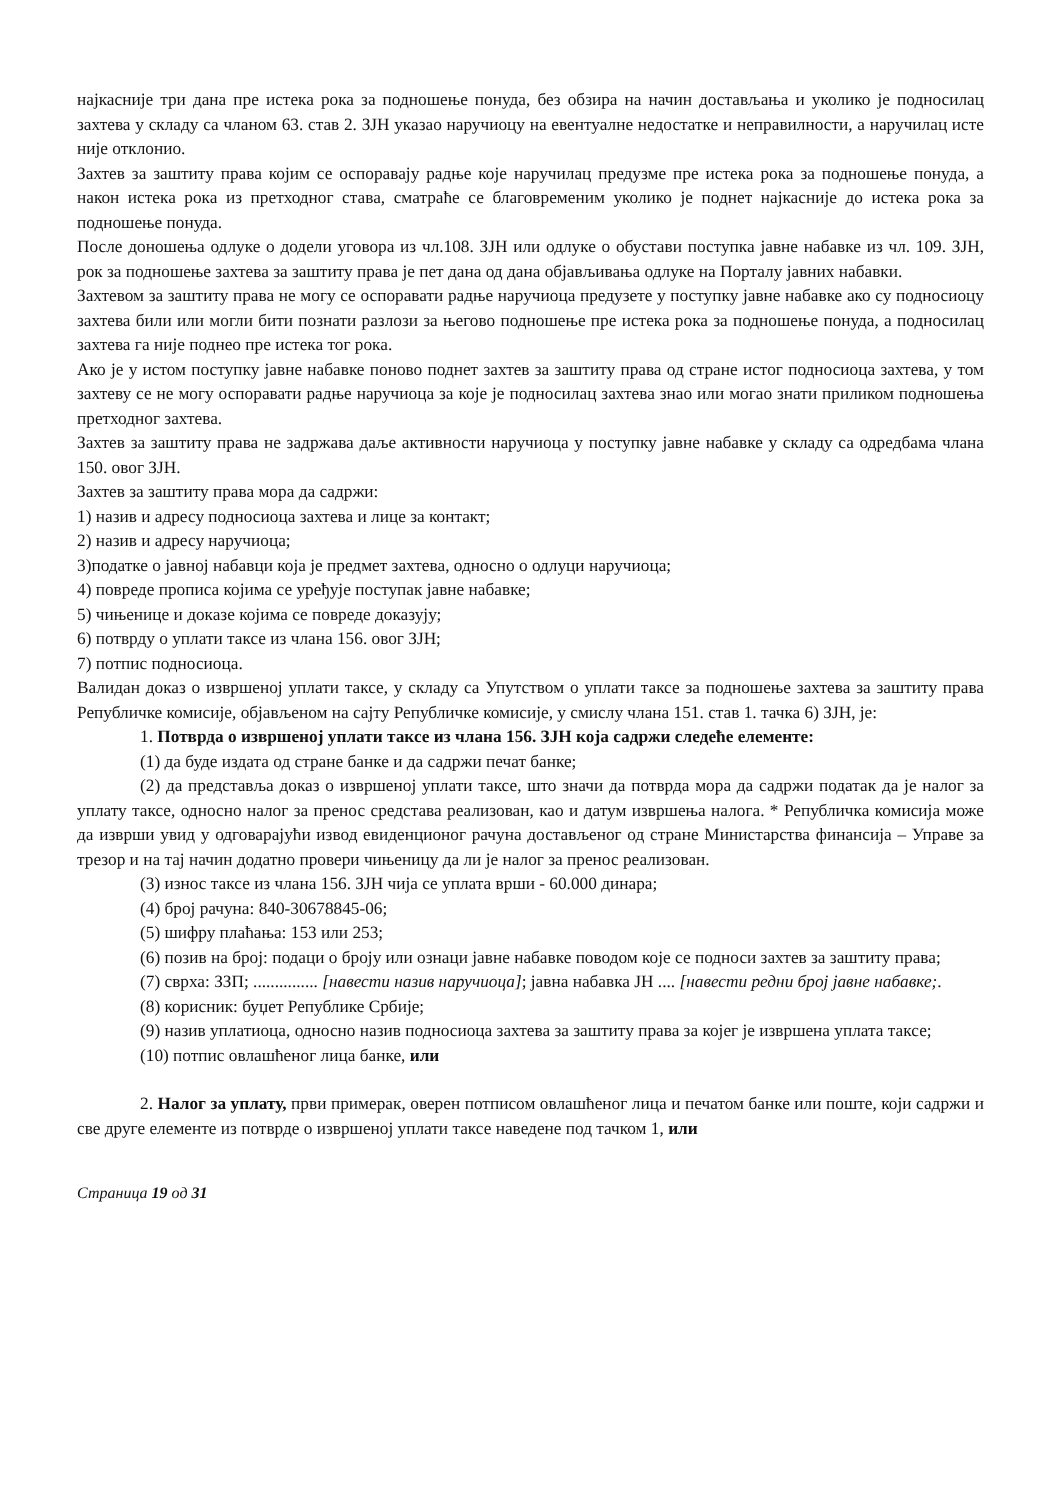најкасније три дана пре истека рока за подношење понуда, без обзира на начин достављања и уколико је подносилац захтева у складу са чланом 63. став 2. ЗЈН указао наручиоцу на евентуалне недостатке и неправилности, а наручилац исте није отклонио.
Захтев за заштиту права којим се оспоравају радње које наручилац предузме пре истека рока за подношење понуда, а након истека рока из претходног става, сматраће се благовременим уколико је поднет најкасније до истека рока за подношење понуда.
После доношења одлуке о додели уговора из чл.108. ЗЈН или одлуке о обустави поступка јавне набавке из чл. 109. ЗЈН, рок за подношење захтева за заштиту права је пет дана од дана објављивања одлуке на Порталу јавних набавки.
Захтевом за заштиту права не могу се оспоравати радње наручиоца предузете у поступку јавне набавке ако су подносиоцу захтева били или могли бити познати разлози за његово подношење пре истека рока за подношење понуда, а подносилац захтева га није поднео пре истека тог рока.
Ако је у истом поступку јавне набавке поново поднет захтев за заштиту права од стране истог подносиоца захтева, у том захтеву се не могу оспоравати радње наручиоца за које је подносилац захтева знао или могао знати приликом подношења претходног захтева.
Захтев за заштиту права не задржава даље активности наручиоца у поступку јавне набавке у складу са одредбама члана 150. овог ЗЈН.
Захтев за заштиту права мора да садржи:
1) назив и адресу подносиоца захтева и лице за контакт;
2) назив и адресу наручиоца;
3)податке о јавној набавци која је предмет захтева, односно о одлуци наручиоца;
4) повреде прописа којима се уређује поступак јавне набавке;
5) чињенице и доказе којима се повреде доказују;
6) потврду о уплати таксе из члана 156. овог ЗЈН;
7) потпис подносиоца.
Валидан доказ о извршеној уплати таксе, у складу са Упутством о уплати таксе за подношење захтева за заштиту права Републичке комисије, објављеном на сајту Републичке комисије, у смислу члана 151. став 1. тачка 6) ЗЈН, је:
1. Потврда о извршеној уплати таксе из члана 156. ЗЈН која садржи следеће елементе:
(1) да буде издата од стране банке и да садржи печат банке;
(2) да представља доказ о извршеној уплати таксе, што значи да потврда мора да садржи податак да је налог за уплату таксе, односно налог за пренос средстава реализован, као и датум извршења налога. * Републичка комисија може да изврши увид у одговарајући извод евиденционог рачуна достављеног од стране Министарства финансија – Управе за трезор и на тај начин додатно провери чињеницу да ли је налог за пренос реализован.
(3) износ таксе из члана 156. ЗЈН чија се уплата врши - 60.000 динара;
(4) број рачуна: 840-30678845-06;
(5) шифру плаћања: 153 или 253;
(6) позив на број: подаци о броју или ознаци јавне набавке поводом које се подноси захтев за заштиту права;
(7) сврха: ЗЗП; ............... [навести назив наручиоца]; јавна набавка ЈН .... [навести редни број јавне набавке;.
(8) корисник: буџет Републике Србије;
(9) назив уплатиоца, односно назив подносиоца захтева за заштиту права за којег је извршена уплата таксе;
(10) потпис овлашћеног лица банке, или
2. Налог за уплату, први примерак, оверен потписом овлашћеног лица и печатом банке или поште, који садржи и све друге елементе из потврде о извршеној уплати таксе наведене под тачком 1, или
Страница 19 од 31